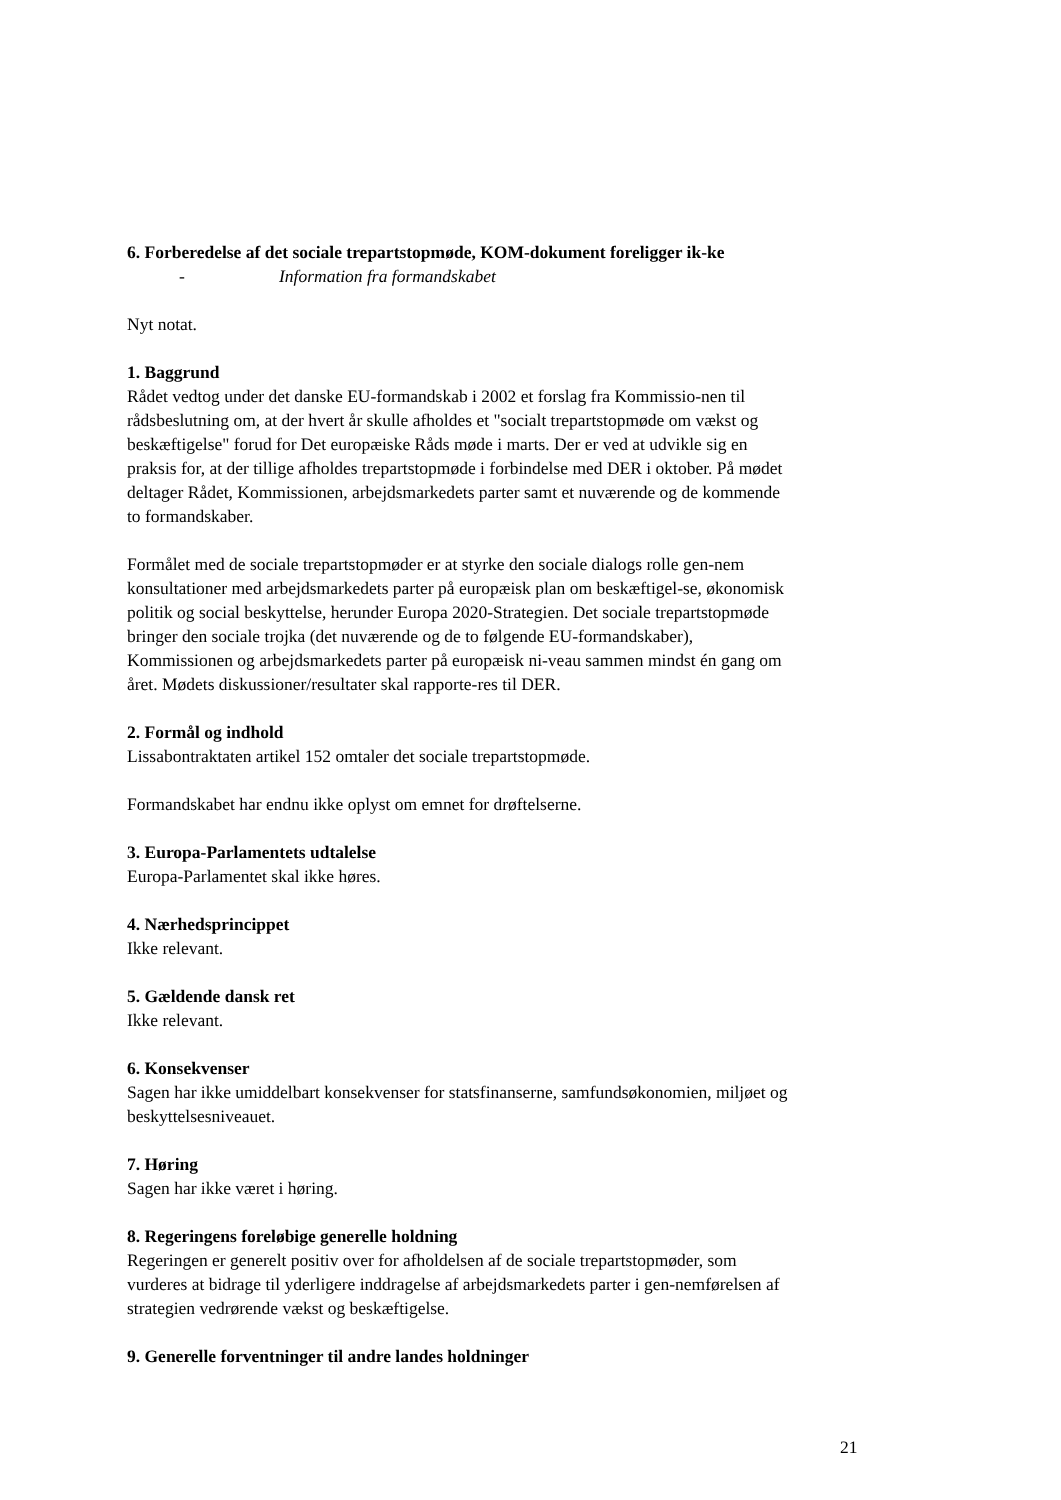6. Forberedelse af det sociale trepartstopmøde, KOM-dokument foreligger ik-ke
- Information fra formandskabet
Nyt notat.
1. Baggrund
Rådet vedtog under det danske EU-formandskab i 2002 et forslag fra Kommissio-nen til rådsbeslutning om, at der hvert år skulle afholdes et "socialt trepartstopmøde om vækst og beskæftigelse" forud for Det europæiske Råds møde i marts. Der er ved at udvikle sig en praksis for, at der tillige afholdes trepartstopmøde i forbindelse med DER i oktober. På mødet deltager Rådet, Kommissionen, arbejdsmarkedets parter samt et nuværende og de kommende to formandskaber.
Formålet med de sociale trepartstopmøder er at styrke den sociale dialogs rolle gen-nem konsultationer med arbejdsmarkedets parter på europæisk plan om beskæftigel-se, økonomisk politik og social beskyttelse, herunder Europa 2020-Strategien. Det sociale trepartstopmøde bringer den sociale trojka (det nuværende og de to følgende EU-formandskaber), Kommissionen og arbejdsmarkedets parter på europæisk ni-veau sammen mindst én gang om året. Mødets diskussioner/resultater skal rapporte-res til DER.
2. Formål og indhold
Lissabontraktaten artikel 152 omtaler det sociale trepartstopmøde.
Formandskabet har endnu ikke oplyst om emnet for drøftelserne.
3. Europa-Parlamentets udtalelse
Europa-Parlamentet skal ikke høres.
4. Nærhedsprincippet
Ikke relevant.
5. Gældende dansk ret
Ikke relevant.
6. Konsekvenser
Sagen har ikke umiddelbart konsekvenser for statsfinanserne, samfundsøkonomien, miljøet og beskyttelsesniveauet.
7. Høring
Sagen har ikke været i høring.
8. Regeringens foreløbige generelle holdning
Regeringen er generelt positiv over for afholdelsen af de sociale trepartstopmøder, som vurderes at bidrage til yderligere inddragelse af arbejdsmarkedets parter i gen-nemførelsen af strategien vedrørende vækst og beskæftigelse.
9. Generelle forventninger til andre landes holdninger
21